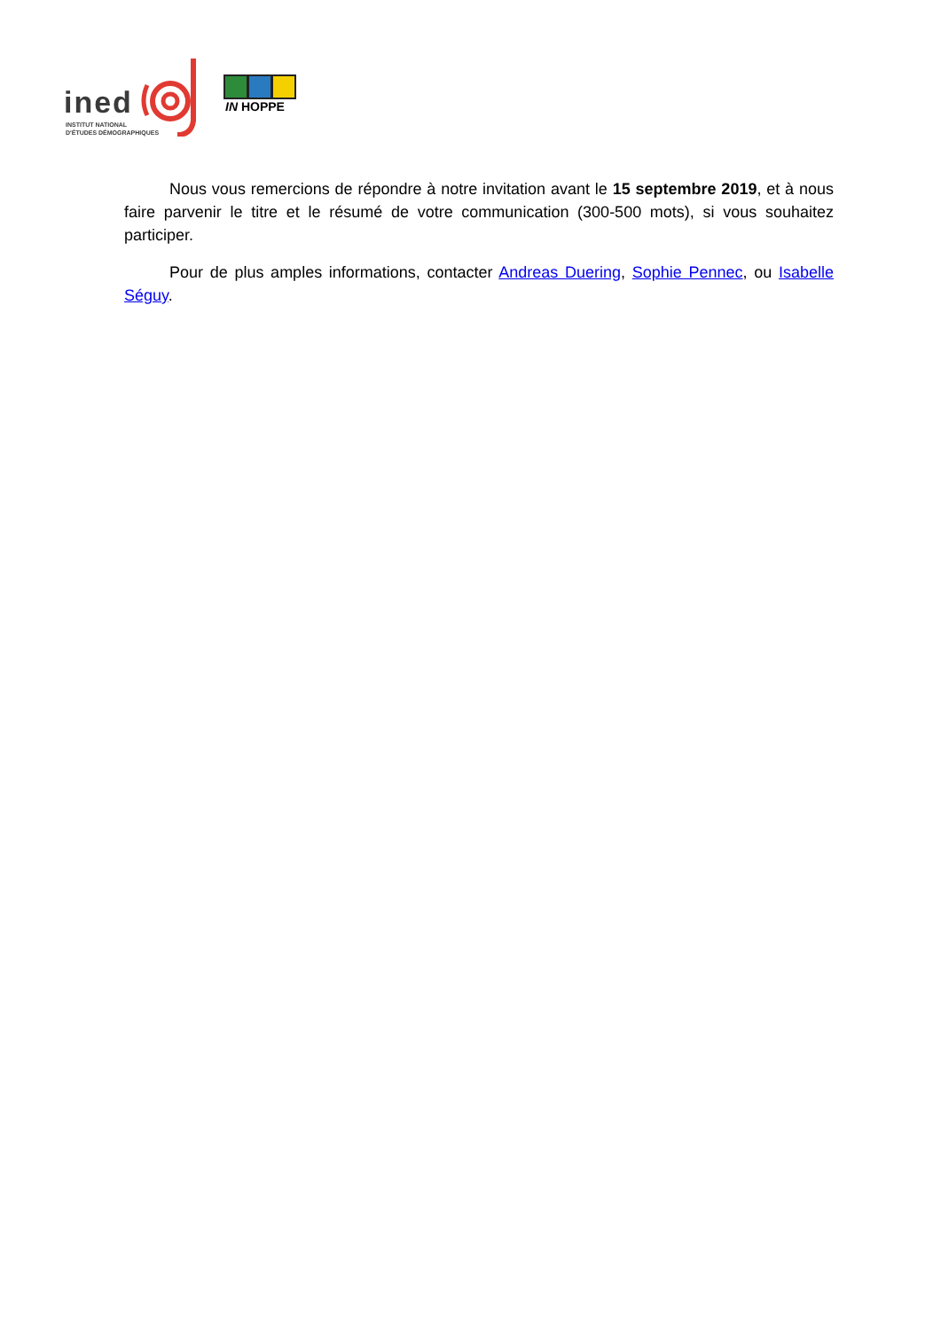ined
INSTITUT NATIONAL
D'ÉTUDES DÉMOGRAPHIQUES
IN HOPPE
Nous vous remercions de répondre à notre invitation avant le 15 septembre 2019, et à nous faire parvenir le titre et le résumé de votre communication (300-500 mots), si vous souhaitez participer.
Pour de plus amples informations, contacter Andreas Duering, Sophie Pennec, ou Isabelle Séguy.